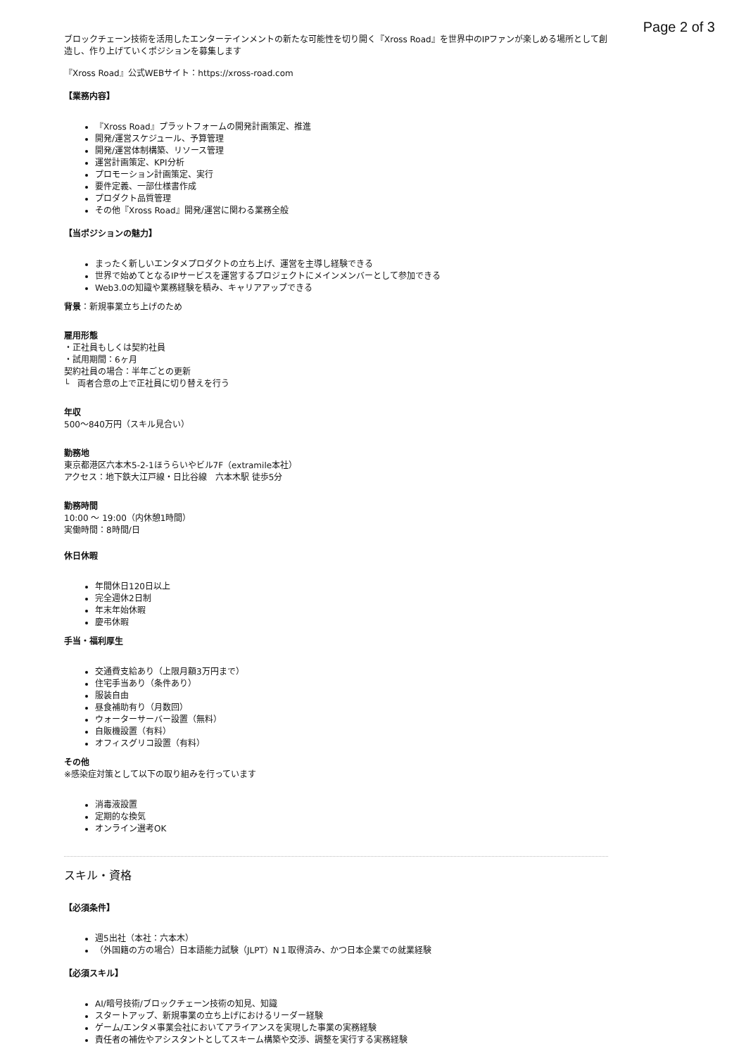Page 2 of 3
ブロックチェーン技術を活用したエンターテインメントの新たな可能性を切り開く『Xross Road』を世界中のIPファンが楽しめる場所として創造し、作り上げていくポジションを募集します
『Xross Road』公式WEBサイト：https://xross-road.com
【業務内容】
『Xross Road』プラットフォームの開発計画策定、推進
開発/運営スケジュール、予算管理
開発/運営体制構築、リソース管理
運営計画策定、KPI分析
プロモーション計画策定、実行
要件定義、一部仕様書作成
プロダクト品質管理
その他『Xross Road』開発/運営に関わる業務全般
【当ポジションの魅力】
まったく新しいエンタメプロダクトの立ち上げ、運営を主導し経験できる
世界で始めてとなるIPサービスを運営するプロジェクトにメインメンバーとして参加できる
Web3.0の知識や業務経験を積み、キャリアアップできる
背景：新規事業立ち上げのため
雇用形態
・正社員もしくは契約社員
・試用期間：6ヶ月
契約社員の場合：半年ごとの更新
└　両者合意の上で正社員に切り替えを行う
年収
500〜840万円（スキル見合い）
勤務地
東京都港区六本木5-2-1ほうらいやビル7F（extramile本社）
アクセス：地下鉄大江戸線・日比谷線　六本木駅 徒歩5分
勤務時間
10:00 〜 19:00（内休憩1時間）
実働時間：8時間/日
休日休暇
年間休日120日以上
完全週休2日制
年末年始休暇
慶弔休暇
手当・福利厚生
交通費支給あり（上限月額3万円まで）
住宅手当あり（条件あり）
服装自由
昼食補助有り（月数回）
ウォーターサーバー設置（無料）
自販機設置（有料）
オフィスグリコ設置（有料）
その他
※感染症対策として以下の取り組みを行っています
消毒液設置
定期的な換気
オンライン選考OK
スキル・資格
【必須条件】
週5出社（本社：六本木）
（外国籍の方の場合）日本語能力試験（JLPT）N１取得済み、かつ日本企業での就業経験
【必須スキル】
AI/暗号技術/ブロックチェーン技術の知見、知識
スタートアップ、新規事業の立ち上げにおけるリーダー経験
ゲーム/エンタメ事業会社においてアライアンスを実現した事業の実務経験
責任者の補佐やアシスタントとしてスキーム構築や交渉、調整を実行する実務経験